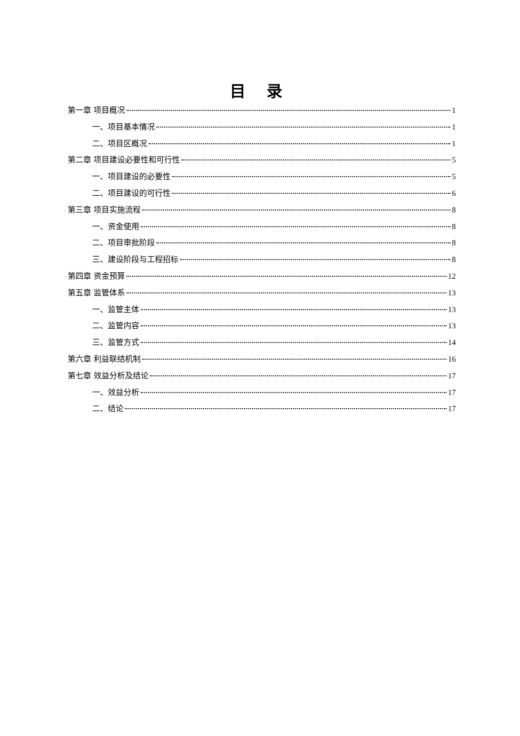目 录
第一章 项目概况 1
一、项目基本情况 1
二、项目区概况 1
第二章 项目建设必要性和可行性 5
一、项目建设的必要性 5
二、项目建设的可行性 6
第三章 项目实施流程 8
一、资金使用 8
二、项目审批阶段 8
三、建设阶段与工程招标 8
第四章 资金预算 12
第五章 监管体系 13
一、监管主体 13
二、监管内容 13
三、监管方式 14
第六章 利益联结机制 16
第七章 效益分析及结论 17
一、效益分析 17
二、结论 17